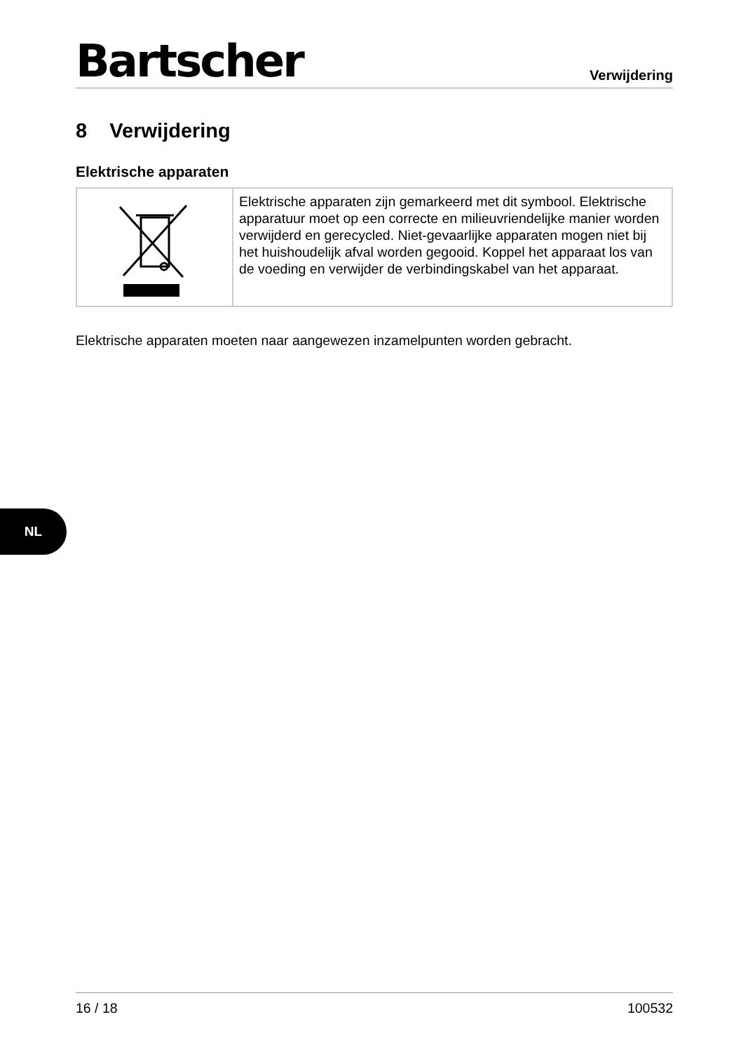Bartscher
Verwijdering
8 Verwijdering
Elektrische apparaten
| | Elektrische apparaten zijn gemarkeerd met dit symbool. Elektrische apparatuur moet op een correcte en milieuvriendelijke manier worden verwijderd en gerecycled. Niet-gevaarlijke apparaten mogen niet bij het huishoudelijk afval worden gegooid. Koppel het apparaat los van de voeding en verwijder de verbindingskabel van het apparaat. |
Elektrische apparaten moeten naar aangewezen inzamelpunten worden gebracht.
NL
16 / 18 100532